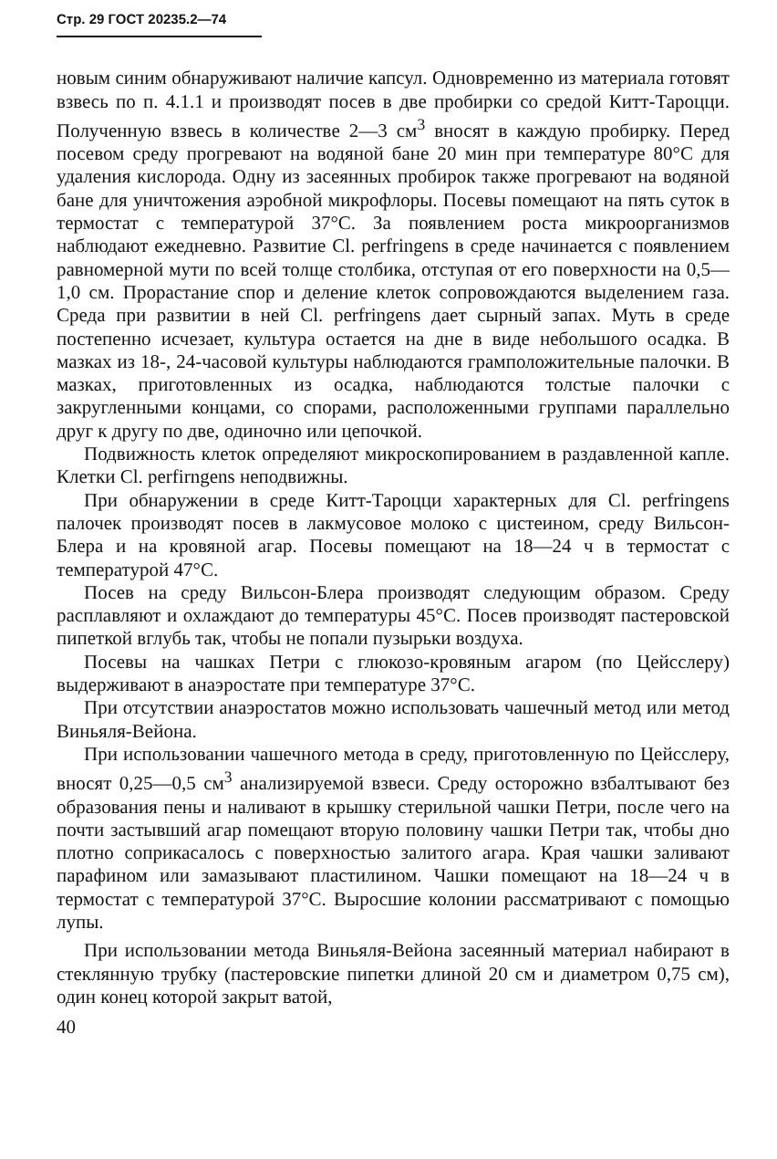Стр. 29 ГОСТ 20235.2—74
новым синим обнаруживают наличие капсул. Одновременно из материала готовят взвесь по п. 4.1.1 и производят посев в две пробирки со средой Китт-Тароцци. Полученную взвесь в количестве 2—3 см<sup>3</sup> вносят в каждую пробирку. Перед посевом среду прогревают на водяной бане 20 мин при температуре 80°С для удаления кислорода. Одну из засеянных пробирок также прогревают на водяной бане для уничтожения аэробной микрофлоры. Посевы помещают на пять суток в термостат с температурой 37°С. За появлением роста микроорганизмов наблюдают ежедневно. Развитие Cl. perfringens в среде начинается с появлением равномерной мути по всей толще столбика, отступая от его поверхности на 0,5—1,0 см. Прорастание спор и деление клеток сопровождаются выделением газа. Среда при развитии в ней Cl. perfringens дает сырный запах. Муть в среде постепенно исчезает, культура остается на дне в виде небольшого осадка. В мазках из 18-, 24-часовой культуры наблюдаются грамположительные палочки. В мазках, приготовленных из осадка, наблюдаются толстые палочки с закругленными концами, со спорами, расположенными группами параллельно друг к другу по две, одиночно или цепочкой.
Подвижность клеток определяют микроскопированием в раздавленной капле. Клетки Cl. perfirngens неподвижны.
При обнаружении в среде Китт-Тароцци характерных для Cl. perfringens палочек производят посев в лакмусовое молоко с цистеином, среду Вильсон-Блера и на кровяной агар. Посевы помещают на 18—24 ч в термостат с температурой 47°С.
Посев на среду Вильсон-Блера производят следующим образом. Среду расплавляют и охлаждают до температуры 45°С. Посев производят пастеровской пипеткой вглубь так, чтобы не попали пузырьки воздуха.
Посевы на чашках Петри с глюкозо-кровяным агаром (по Цейсслеру) выдерживают в анаэростате при температуре 37°С.
При отсутствии анаэростатов можно использовать чашечный метод или метод Виньяля-Вейона.
При использовании чашечного метода в среду, приготовленную по Цейсслеру, вносят 0,25—0,5 см<sup>3</sup> анализируемой взвеси. Среду осторожно взбалтывают без образования пены и наливают в крышку стерильной чашки Петри, после чего на почти застывший агар помещают вторую половину чашки Петри так, чтобы дно плотно соприкасалось с поверхностью залитого агара. Края чашки заливают парафином или замазывают пластилином. Чашки помещают на 18—24 ч в термостат с температурой 37°С. Выросшие колонии рассматривают с помощью лупы.
При использовании метода Виньяля-Вейона засеянный материал набирают в стеклянную трубку (пастеровские пипетки длиной 20 см и диаметром 0,75 см), один конец которой закрыт ватой,
40